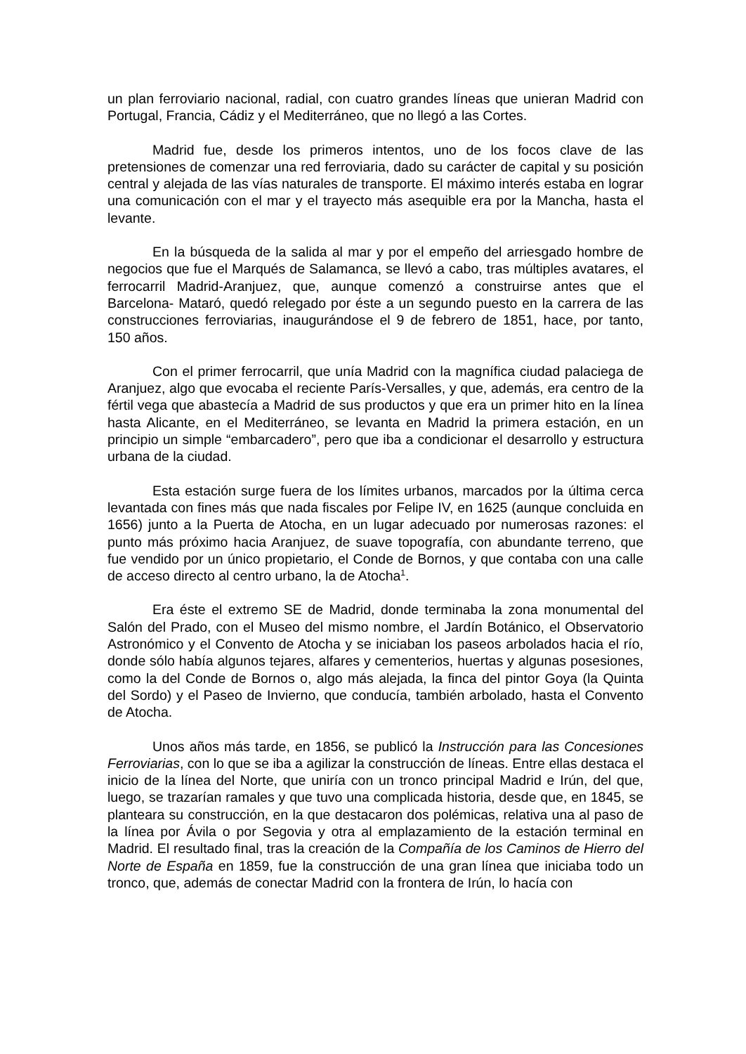un plan ferroviario nacional, radial, con cuatro grandes líneas que unieran Madrid con Portugal, Francia, Cádiz y el Mediterráneo, que no llegó a las Cortes.
Madrid fue, desde los primeros intentos, uno de los focos clave de las pretensiones de comenzar una red ferroviaria, dado su carácter de capital y su posición central y alejada de las vías naturales de transporte. El máximo interés estaba en lograr una comunicación con el mar y el trayecto más asequible era por la Mancha, hasta el levante.
En la búsqueda de la salida al mar y por el empeño del arriesgado hombre de negocios que fue el Marqués de Salamanca, se llevó a cabo, tras múltiples avatares, el ferrocarril Madrid-Aranjuez, que, aunque comenzó a construirse antes que el Barcelona- Mataró, quedó relegado por éste a un segundo puesto en la carrera de las construcciones ferroviarias, inaugurándose el 9 de febrero de 1851, hace, por tanto, 150 años.
Con el primer ferrocarril, que unía Madrid con la magnífica ciudad palaciega de Aranjuez, algo que evocaba el reciente París-Versalles, y que, además, era centro de la fértil vega que abastecía a Madrid de sus productos y que era un primer hito en la línea hasta Alicante, en el Mediterráneo, se levanta en Madrid la primera estación, en un principio un simple “embarcadero”, pero que iba a condicionar el desarrollo y estructura urbana de la ciudad.
Esta estación surge fuera de los límites urbanos, marcados por la última cerca levantada con fines más que nada fiscales por Felipe IV, en 1625 (aunque concluida en 1656) junto a la Puerta de Atocha, en un lugar adecuado por numerosas razones: el punto más próximo hacia Aranjuez, de suave topografía, con abundante terreno, que fue vendido por un único propietario, el Conde de Bornos, y que contaba con una calle de acceso directo al centro urbano, la de Atocha<sup>1</sup>.
Era éste el extremo SE de Madrid, donde terminaba la zona monumental del Salón del Prado, con el Museo del mismo nombre, el Jardín Botánico, el Observatorio Astronómico y el Convento de Atocha y se iniciaban los paseos arbolados hacia el río, donde sólo había algunos tejares, alfares y cementerios, huertas y algunas posesiones, como la del Conde de Bornos o, algo más alejada, la finca del pintor Goya (la Quinta del Sordo) y el Paseo de Invierno, que conducía, también arbolado, hasta el Convento de Atocha.
Unos años más tarde, en 1856, se publicó la Instrucción para las Concesiones Ferroviarias, con lo que se iba a agilizar la construcción de líneas. Entre ellas destaca el inicio de la línea del Norte, que uniría con un tronco principal Madrid e Irún, del que, luego, se trazarían ramales y que tuvo una complicada historia, desde que, en 1845, se planteara su construcción, en la que destacaron dos polémicas, relativa una al paso de la línea por Ávila o por Segovia y otra al emplazamiento de la estación terminal en Madrid. El resultado final, tras la creación de la Compañía de los Caminos de Hierro del Norte de España en 1859, fue la construcción de una gran línea que iniciaba todo un tronco, que, además de conectar Madrid con la frontera de Irún, lo hacía con